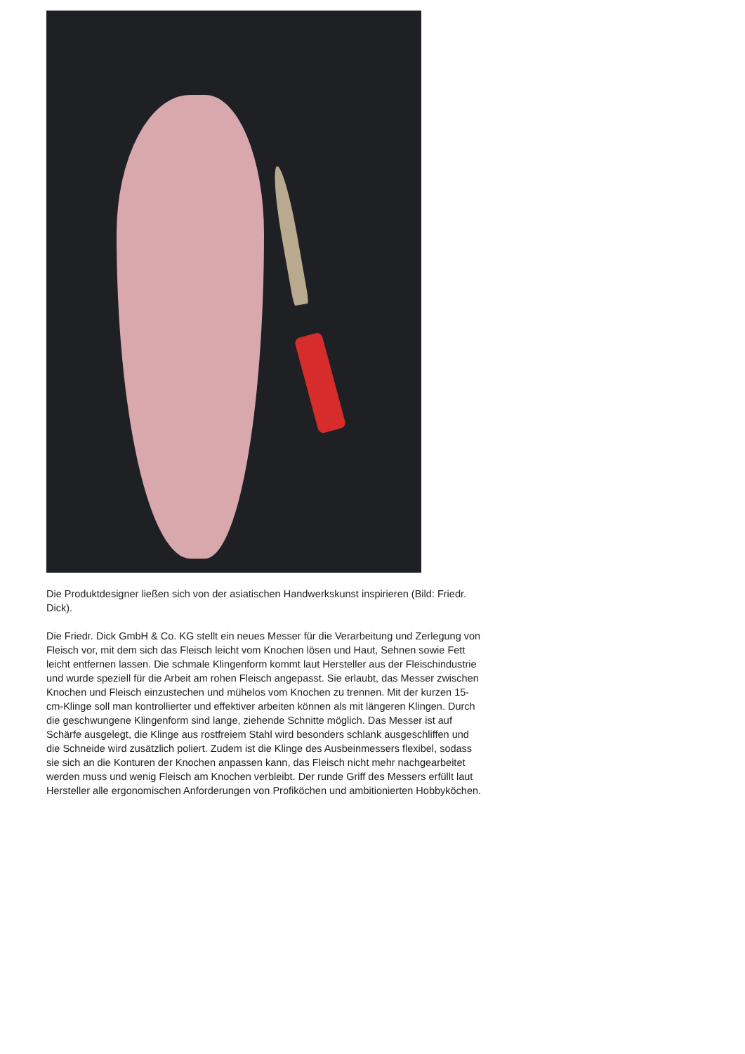Die Produktdesigner ließen sich von der asiatischen Handwerkskunst inspirieren (Bild: Friedr. Dick).
Die Friedr. Dick GmbH & Co. KG stellt ein neues Messer für die Verarbeitung und Zerlegung von Fleisch vor, mit dem sich das Fleisch leicht vom Knochen lösen und Haut, Sehnen sowie Fett leicht entfernen lassen. Die schmale Klingenform kommt laut Hersteller aus der Fleischindustrie und wurde speziell für die Arbeit am rohen Fleisch angepasst. Sie erlaubt, das Messer zwischen Knochen und Fleisch einzustechen und mühelos vom Knochen zu trennen. Mit der kurzen 15-cm-Klinge soll man kontrollierter und effektiver arbeiten können als mit längeren Klingen. Durch die geschwungene Klingenform sind lange, ziehende Schnitte möglich. Das Messer ist auf Schärfe ausgelegt, die Klinge aus rostfreiem Stahl wird besonders schlank ausgeschliffen und die Schneide wird zusätzlich poliert. Zudem ist die Klinge des Ausbeinmessers flexibel, sodass sie sich an die Konturen der Knochen anpassen kann, das Fleisch nicht mehr nachgearbeitet werden muss und wenig Fleisch am Knochen verbleibt. Der runde Griff des Messers erfüllt laut Hersteller alle ergonomischen Anforderungen von Profiköchen und ambitionierten Hobbyköchen.